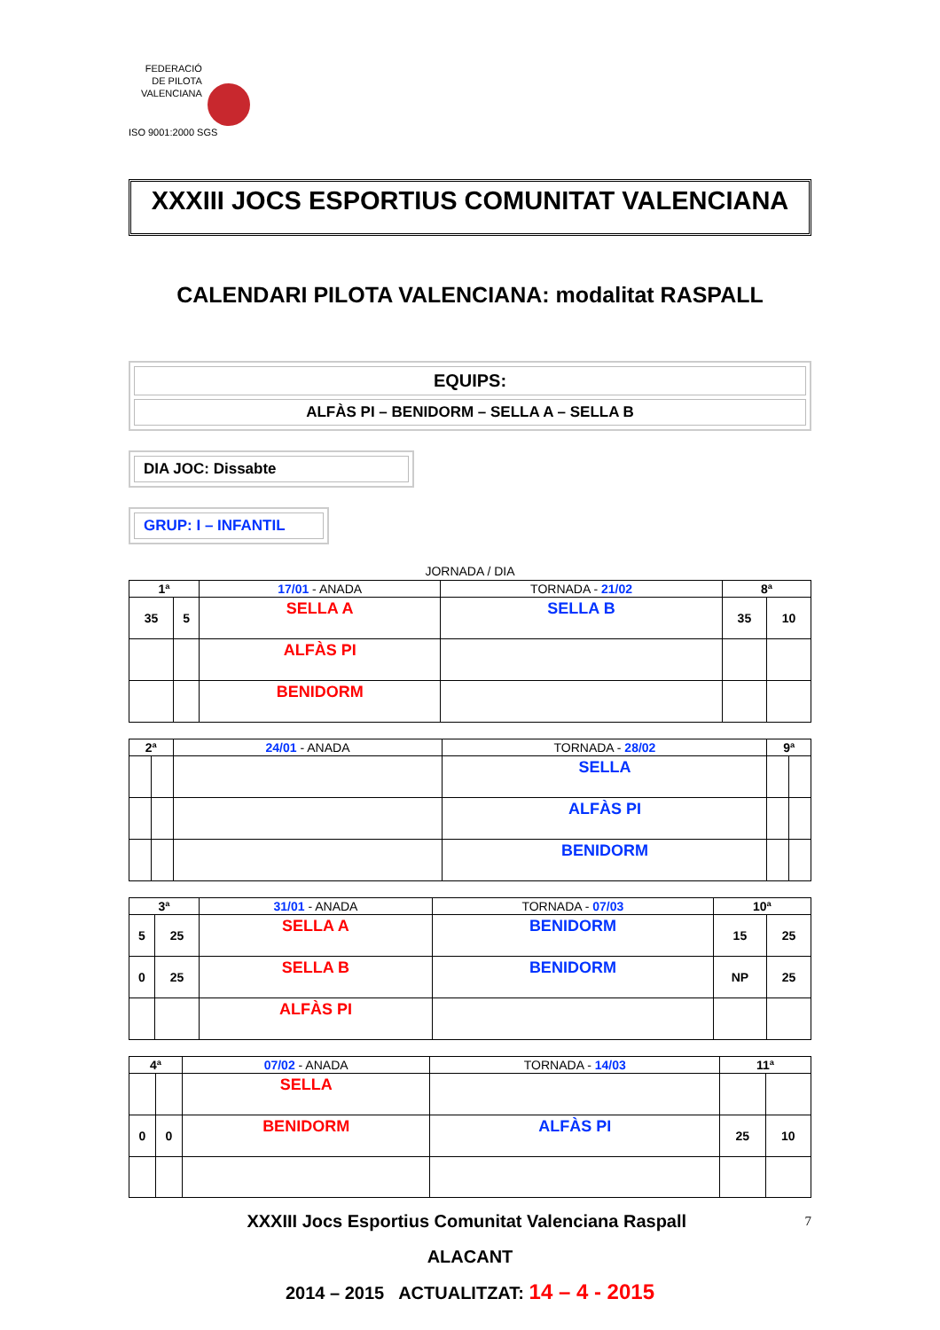FEDERACIÓ
DE PILOTA
VALENCIANA
ISO 9001:2000 SGS
XXXIII JOCS ESPORTIUS COMUNITAT VALENCIANA
CALENDARI PILOTA VALENCIANA: modalitat RASPALL
EQUIPS:
ALFÀS PI – BENIDORM – SELLA A – SELLA B
DIA JOC: Dissabte
GRUP: I – INFANTIL
JORNADA / DIA
| 1ª | | 17/01 - ANADA | TORNADA - 21/02 | 8ª | |
| 35 | 5 | SELLA A | SELLA B | 35 | 10 |
| | | ALFÀS PI | | | |
| | | BENIDORM | | | |
| 2ª | | 24/01 - ANADA | TORNADA - 28/02 | 9ª | |
| | | | SELLA | | |
| | | | ALFÀS PI | | |
| | | | BENIDORM | | |
| 3ª | | 31/01 - ANADA | TORNADA - 07/03 | 10ª | |
| 5 | 25 | SELLA A | BENIDORM | 15 | 25 |
| 0 | 25 | SELLA B | BENIDORM | NP | 25 |
| | | ALFÀS PI | | | |
| 4ª | | 07/02 - ANADA | TORNADA - 14/03 | 11ª | |
| | | SELLA | | | |
| 0 | 0 | BENIDORM | ALFÀS PI | 25 | 10 |
XXXIII Jocs Esportius Comunitat Valenciana Raspall 7
ALACANT
2014 – 2015 ACTUALITZAT: 14 – 4 - 2015